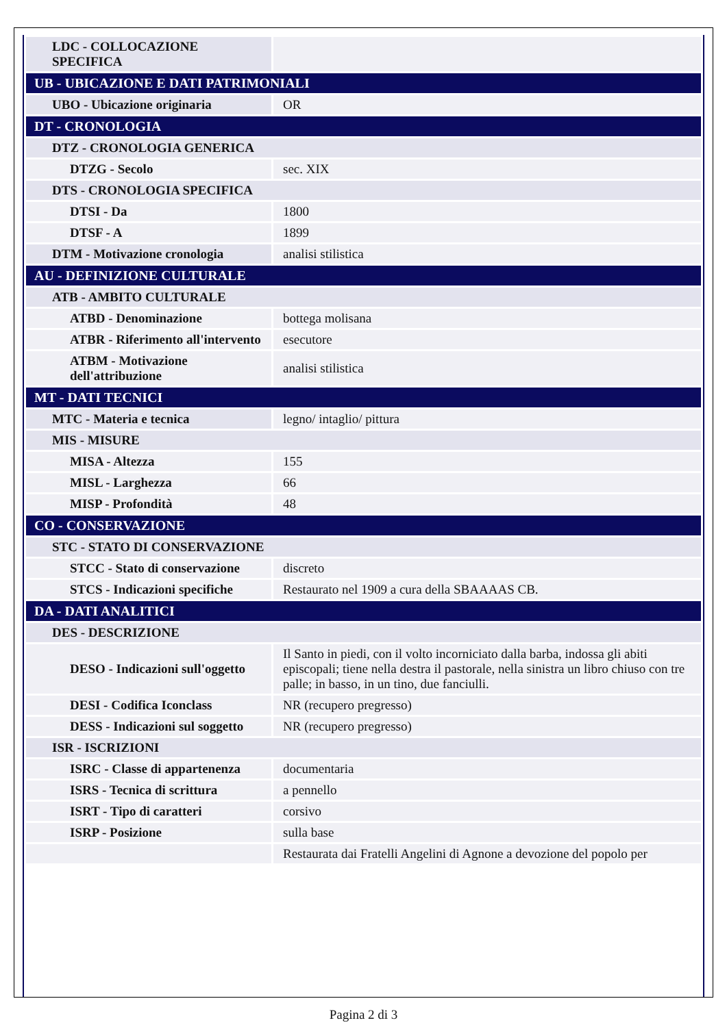| LDC - COLLOCAZIONE SPECIFICA | |
| UB - UBICAZIONE E DATI PATRIMONIALI | |
| UBO - Ubicazione originaria | OR |
| DT - CRONOLOGIA | |
| DTZ - CRONOLOGIA GENERICA | |
| DTZG - Secolo | sec. XIX |
| DTS - CRONOLOGIA SPECIFICA | |
| DTSI - Da | 1800 |
| DTSF - A | 1899 |
| DTM - Motivazione cronologia | analisi stilistica |
| AU - DEFINIZIONE CULTURALE | |
| ATB - AMBITO CULTURALE | |
| ATBD - Denominazione | bottega molisana |
| ATBR - Riferimento all'intervento | esecutore |
| ATBM - Motivazione dell'attribuzione | analisi stilistica |
| MT - DATI TECNICI | |
| MTC - Materia e tecnica | legno/ intaglio/ pittura |
| MIS - MISURE | |
| MISA - Altezza | 155 |
| MISL - Larghezza | 66 |
| MISP - Profondità | 48 |
| CO - CONSERVAZIONE | |
| STC - STATO DI CONSERVAZIONE | |
| STCC - Stato di conservazione | discreto |
| STCS - Indicazioni specifiche | Restaurato nel 1909 a cura della SBAAAAS CB. |
| DA - DATI ANALITICI | |
| DES - DESCRIZIONE | |
| DESO - Indicazioni sull'oggetto | Il Santo in piedi, con il volto incorniciato dalla barba, indossa gli abiti episcopali; tiene nella destra il pastorale, nella sinistra un libro chiuso con tre palle; in basso, in un tino, due fanciulli. |
| DESI - Codifica Iconclass | NR (recupero pregresso) |
| DESS - Indicazioni sul soggetto | NR (recupero pregresso) |
| ISR - ISCRIZIONI | |
| ISRC - Classe di appartenenza | documentaria |
| ISRS - Tecnica di scrittura | a pennello |
| ISRT - Tipo di caratteri | corsivo |
| ISRP - Posizione | sulla base |
| | Restaurata dai Fratelli Angelini di Agnone a devozione del popolo per |
Pagina 2 di 3